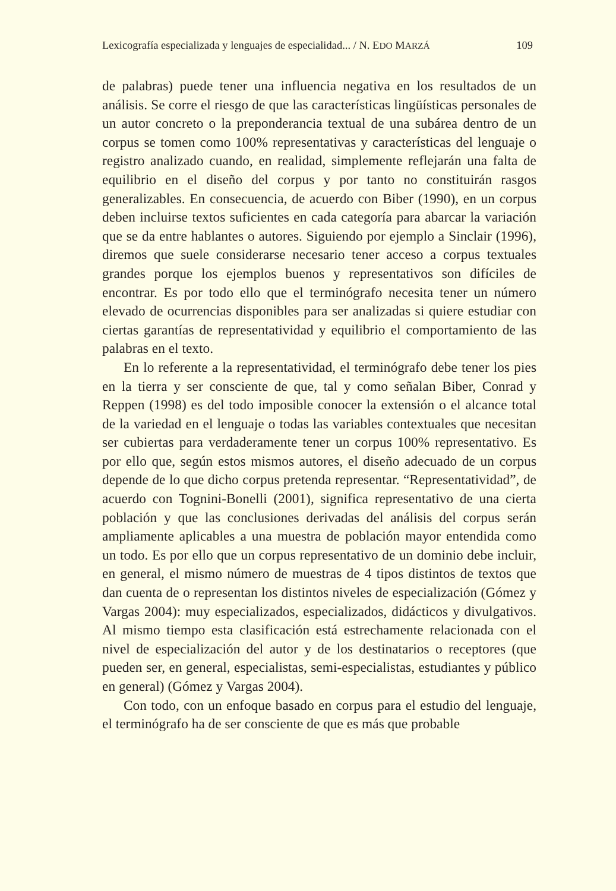Lexicografía especializada y lenguajes de especialidad... / N. EDO MARZÁ 109
de palabras) puede tener una influencia negativa en los resultados de un análisis. Se corre el riesgo de que las características lingüísticas personales de un autor concreto o la preponderancia textual de una subárea dentro de un corpus se tomen como 100% representativas y características del lenguaje o registro analizado cuando, en realidad, simplemente reflejarán una falta de equilibrio en el diseño del corpus y por tanto no constituirán rasgos generalizables. En consecuencia, de acuerdo con Biber (1990), en un corpus deben incluirse textos suficientes en cada categoría para abarcar la variación que se da entre hablantes o autores. Siguiendo por ejemplo a Sinclair (1996), diremos que suele considerarse necesario tener acceso a corpus textuales grandes porque los ejemplos buenos y representativos son difíciles de encontrar. Es por todo ello que el terminógrafo necesita tener un número elevado de ocurrencias disponibles para ser analizadas si quiere estudiar con ciertas garantías de representatividad y equilibrio el comportamiento de las palabras en el texto.
En lo referente a la representatividad, el terminógrafo debe tener los pies en la tierra y ser consciente de que, tal y como señalan Biber, Conrad y Reppen (1998) es del todo imposible conocer la extensión o el alcance total de la variedad en el lenguaje o todas las variables contextuales que necesitan ser cubiertas para verdaderamente tener un corpus 100% representativo. Es por ello que, según estos mismos autores, el diseño adecuado de un corpus depende de lo que dicho corpus pretenda representar. “Representatividad”, de acuerdo con Tognini-Bonelli (2001), significa representativo de una cierta población y que las conclusiones derivadas del análisis del corpus serán ampliamente aplicables a una muestra de población mayor entendida como un todo. Es por ello que un corpus representativo de un dominio debe incluir, en general, el mismo número de muestras de 4 tipos distintos de textos que dan cuenta de o representan los distintos niveles de especialización (Gómez y Vargas 2004): muy especializados, especializados, didácticos y divulgativos. Al mismo tiempo esta clasificación está estrechamente relacionada con el nivel de especialización del autor y de los destinatarios o receptores (que pueden ser, en general, especialistas, semi-especialistas, estudiantes y público en general) (Gómez y Vargas 2004).
Con todo, con un enfoque basado en corpus para el estudio del lenguaje, el terminógrafo ha de ser consciente de que es más que probable